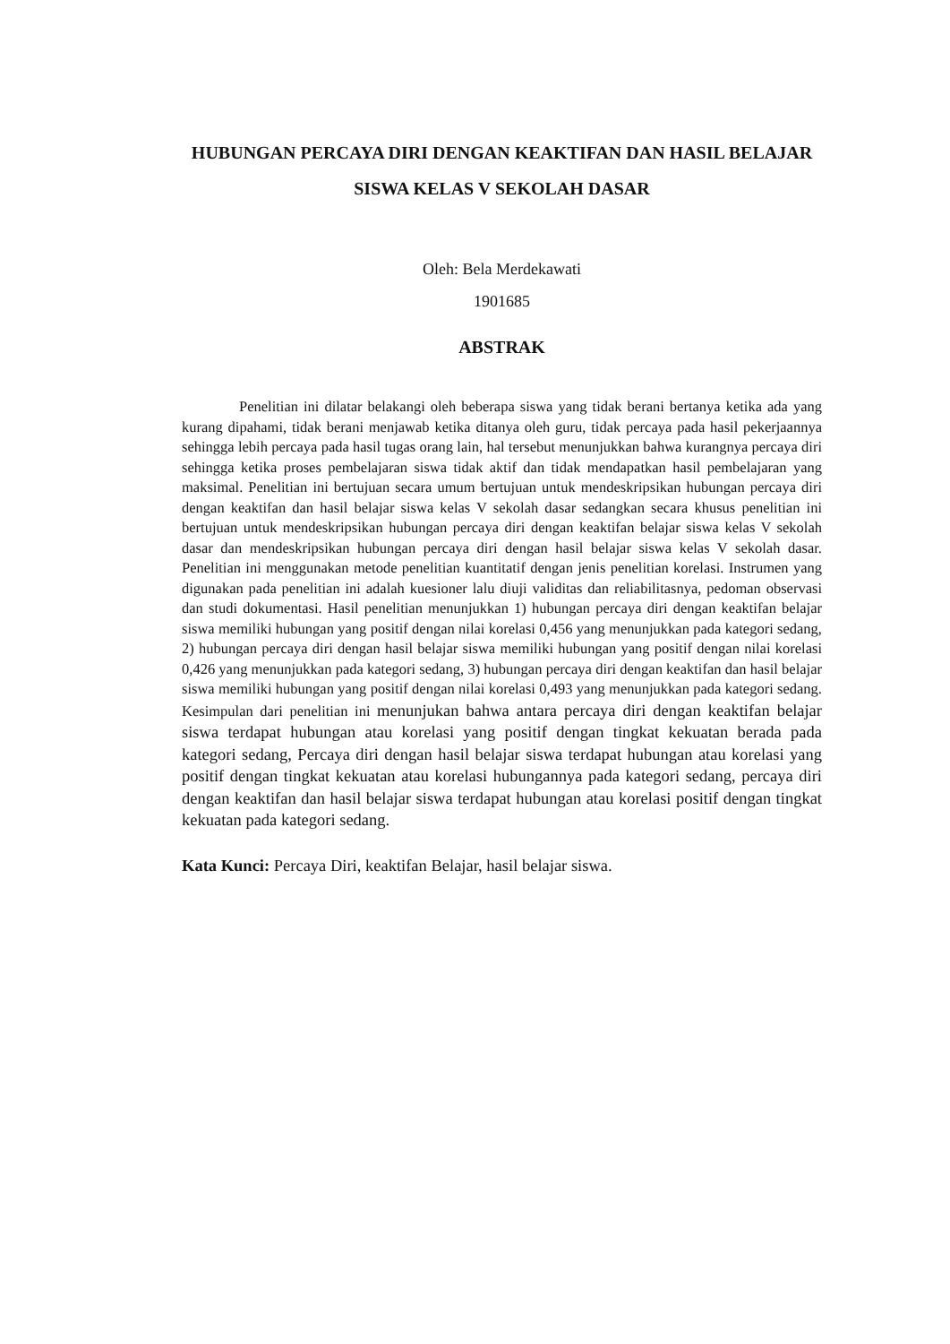HUBUNGAN PERCAYA DIRI DENGAN KEAKTIFAN DAN HASIL BELAJAR SISWA KELAS V SEKOLAH DASAR
Oleh: Bela Merdekawati
1901685
ABSTRAK
Penelitian ini dilatar belakangi oleh beberapa siswa yang tidak berani bertanya ketika ada yang kurang dipahami, tidak berani menjawab ketika ditanya oleh guru, tidak percaya pada hasil pekerjaannya sehingga lebih percaya pada hasil tugas orang lain, hal tersebut menunjukkan bahwa kurangnya percaya diri sehingga ketika proses pembelajaran siswa tidak aktif dan tidak mendapatkan hasil pembelajaran yang maksimal. Penelitian ini bertujuan secara umum bertujuan untuk mendeskripsikan hubungan percaya diri dengan keaktifan dan hasil belajar siswa kelas V sekolah dasar sedangkan secara khusus penelitian ini bertujuan untuk mendeskripsikan hubungan percaya diri dengan keaktifan belajar siswa kelas V sekolah dasar dan mendeskripsikan hubungan percaya diri dengan hasil belajar siswa kelas V sekolah dasar. Penelitian ini menggunakan metode penelitian kuantitatif dengan jenis penelitian korelasi. Instrumen yang digunakan pada penelitian ini adalah kuesioner lalu diuji validitas dan reliabilitasnya, pedoman observasi dan studi dokumentasi. Hasil penelitian menunjukkan 1) hubungan percaya diri dengan keaktifan belajar siswa memiliki hubungan yang positif dengan nilai korelasi 0,456 yang menunjukkan pada kategori sedang, 2) hubungan percaya diri dengan hasil belajar siswa memiliki hubungan yang positif dengan nilai korelasi 0,426 yang menunjukkan pada kategori sedang, 3) hubungan percaya diri dengan keaktifan dan hasil belajar siswa memiliki hubungan yang positif dengan nilai korelasi 0,493 yang menunjukkan pada kategori sedang. Kesimpulan dari penelitian ini menunjukan bahwa antara percaya diri dengan keaktifan belajar siswa terdapat hubungan atau korelasi yang positif dengan tingkat kekuatan berada pada kategori sedang, Percaya diri dengan hasil belajar siswa terdapat hubungan atau korelasi yang positif dengan tingkat kekuatan atau korelasi hubungannya pada kategori sedang, percaya diri dengan keaktifan dan hasil belajar siswa terdapat hubungan atau korelasi positif dengan tingkat kekuatan pada kategori sedang.
Kata Kunci: Percaya Diri, keaktifan Belajar, hasil belajar siswa.